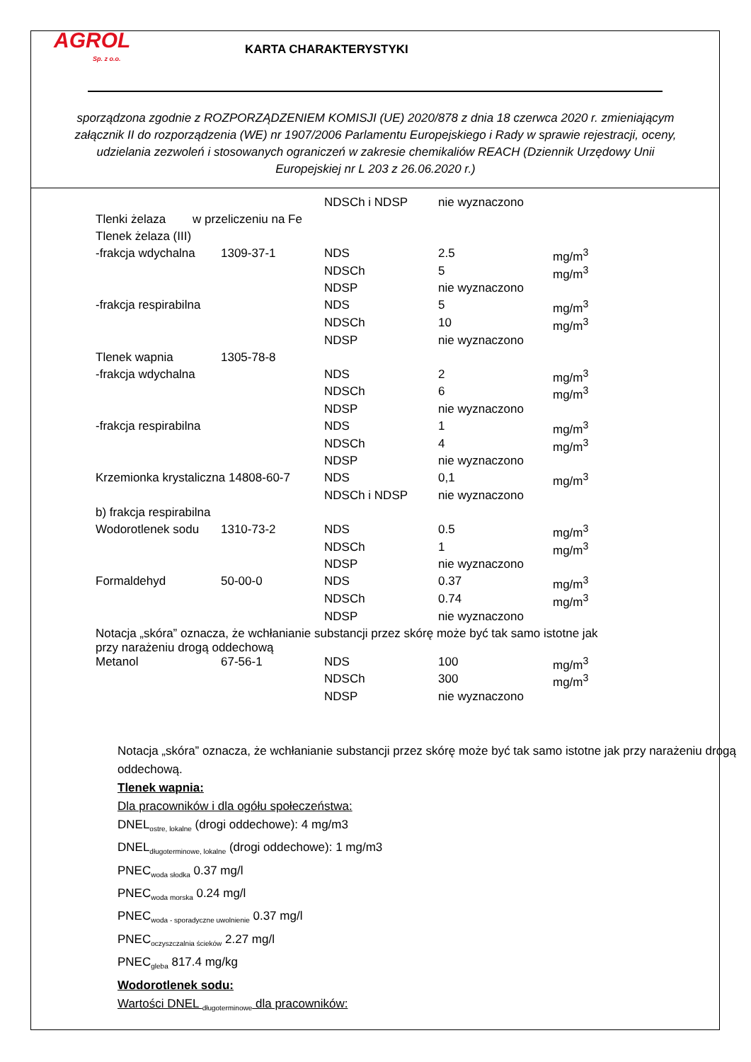AGROL
Sp. z o.o.
KARTA CHARAKTERYSTYKI
sporządzona zgodnie z ROZPORZĄDZENIEM KOMISJI (UE) 2020/878 z dnia 18 czerwca 2020 r. zmieniającym załącznik II do rozporządzenia (WE) nr 1907/2006 Parlamentu Europejskiego i Rady w sprawie rejestracji, oceny, udzielania zezwoleń i stosowanych ograniczeń w zakresie chemikaliów REACH (Dziennik Urzędowy Unii Europejskiej nr L 203 z 26.06.2020 r.)
| | | NDSCh i NDSP | nie wyznaczono | |
| Tlenki żelaza w przeliczeniu na Fe | | | | |
| Tlenek żelaza (III) | | | | |
| -frakcja wdychalna | 1309-37-1 | NDS | 2.5 | mg/m<sup>3</sup> |
| | | NDSCh | 5 | mg/m<sup>3</sup> |
| | | NDSP | nie wyznaczono | |
| -frakcja respirabilna | | NDS | 5 | mg/m<sup>3</sup> |
| | | NDSCh | 10 | mg/m<sup>3</sup> |
| | | NDSP | nie wyznaczono | |
| Tlenek wapnia | 1305-78-8 | | | |
| -frakcja wdychalna | | NDS | 2 | mg/m<sup>3</sup> |
| | | NDSCh | 6 | mg/m<sup>3</sup> |
| | | NDSP | nie wyznaczono | |
| -frakcja respirabilna | | NDS | 1 | mg/m<sup>3</sup> |
| | | NDSCh | 4 | mg/m<sup>3</sup> |
| | | NDSP | nie wyznaczono | |
| Krzemionka krystaliczna 14808-60-7 | | NDS | 0,1 | mg/m<sup>3</sup> |
| | | NDSCh i NDSP | nie wyznaczono | |
| b) frakcja respirabilna | | | | |
| Wodorotlenek sodu | 1310-73-2 | NDS | 0.5 | mg/m<sup>3</sup> |
| | | NDSCh | 1 | mg/m<sup>3</sup> |
| | | NDSP | nie wyznaczono | |
| Formaldehyd | 50-00-0 | NDS | 0.37 | mg/m<sup>3</sup> |
| | | NDSCh | 0.74 | mg/m<sup>3</sup> |
| | | NDSP | nie wyznaczono | |
| Notacja „skóra” oznacza, że wchłanianie substancji przez skórę może być tak samo istotne jak przy narażeniu drogą oddechową | | | | |
| Metanol | 67-56-1 | NDS | 100 | mg/m<sup>3</sup> |
| | | NDSCh | 300 | mg/m<sup>3</sup> |
| | | NDSP | nie wyznaczono | |
Notacja „skóra” oznacza, że wchłanianie substancji przez skórę może być tak samo istotne jak przy narażeniu drogą oddechową.
Tlenek wapnia:
Dla pracowników i dla ogółu społeczeństwa:
DNEL<sub>ostre, lokalne</sub> (drogi oddechowe): 4 mg/m3
DNEL<sub>długoterminowe, lokalne</sub> (drogi oddechowe): 1 mg/m3
PNEC<sub>woda słodka</sub> 0.37 mg/l
PNEC<sub>woda morska</sub> 0.24 mg/l
PNEC<sub>woda - sporadyczne uwolnienie</sub> 0.37 mg/l
PNEC<sub>oczyszczalnia ścieków</sub> 2.27 mg/l
PNEC<sub>gleba</sub> 817.4 mg/kg
Wodorotlenek sodu:
Wartości DNEL <sub>długoterminowe</sub> dla pracowników: